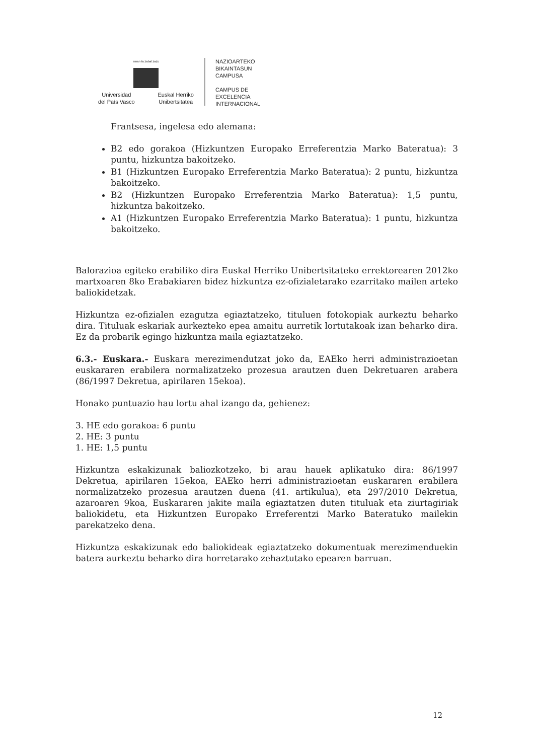eman ta zabal zazu
Universidad
del País Vasco Euskal Herriko
Unibertsitatea
NAZIOARTEKO
BIKAINTASUN
CAMPUSA
CAMPUS DE
EXCELENCIA
INTERNACIONAL
Frantsesa, ingelesa edo alemana:
B2 edo gorakoa (Hizkuntzen Europako Erreferentzia Marko Bateratua): 3 puntu, hizkuntza bakoitzeko.
B1 (Hizkuntzen Europako Erreferentzia Marko Bateratua): 2 puntu, hizkuntza bakoitzeko.
B2 (Hizkuntzen Europako Erreferentzia Marko Bateratua): 1,5 puntu, hizkuntza bakoitzeko.
A1 (Hizkuntzen Europako Erreferentzia Marko Bateratua): 1 puntu, hizkuntza bakoitzeko.
Balorazioa egiteko erabiliko dira Euskal Herriko Unibertsitateko errektorearen 2012ko martxoaren 8ko Erabakiaren bidez hizkuntza ez-ofizialetarako ezarritako mailen arteko baliokidetzak.
Hizkuntza ez-ofizialen ezagutza egiaztatzeko, tituluen fotokopiak aurkeztu beharko dira. Tituluak eskariak aurkezteko epea amaitu aurretik lortutakoak izan beharko dira. Ez da probarik egingo hizkuntza maila egiaztatzeko.
6.3.- Euskara.- Euskara merezimendutzat joko da, EAEko herri administrazioetan euskararen erabilera normalizatzeko prozesua arautzen duen Dekretuaren arabera (86/1997 Dekretua, apirilaren 15ekoa).
Honako puntuazio hau lortu ahal izango da, gehienez:
3. HE edo gorakoa: 6 puntu
2. HE: 3 puntu
1. HE: 1,5 puntu
Hizkuntza eskakizunak baliozkotzeko, bi arau hauek aplikatuko dira: 86/1997 Dekretua, apirilaren 15ekoa, EAEko herri administrazioetan euskararen erabilera normalizatzeko prozesua arautzen duena (41. artikulua), eta 297/2010 Dekretua, azaroaren 9koa, Euskararen jakite maila egiaztatzen duten tituluak eta ziurtagiriak baliokidetu, eta Hizkuntzen Europako Erreferentzi Marko Bateratuko mailekin parekatzeko dena.
Hizkuntza eskakizunak edo baliokideak egiaztatzeko dokumentuak merezimenduekin batera aurkeztu beharko dira horretarako zehaztutako epearen barruan.
12